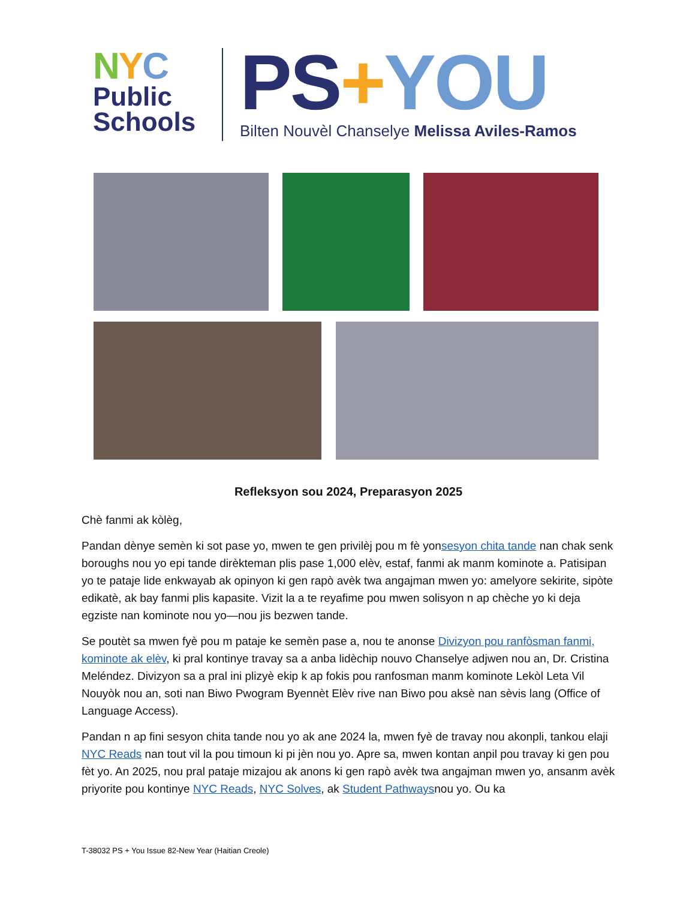NYC
Public
Schools
PS+YOU
Bilten Nouvèl Chanselye Melissa Aviles-Ramos
Refleksyon sou 2024, Preparasyon 2025
Chè fanmi ak kòlèg,
Pandan dènye semèn ki sot pase yo, mwen te gen privilèj pou m fè yonsesyon chita tande nan chak senk boroughs nou yo epi tande dirèkteman plis pase 1,000 elèv, estaf, fanmi ak manm kominote a. Patisipan yo te pataje lide enkwayab ak opinyon ki gen rapò avèk twa angajman mwen yo: amelyore sekirite, sipòte edikatè, ak bay fanmi plis kapasite. Vizit la a te reyafime pou mwen solisyon n ap chèche yo ki deja egziste nan kominote nou yo—nou jis bezwen tande.
Se poutèt sa mwen fyè pou m pataje ke semèn pase a, nou te anonse Divizyon pou ranfòsman fanmi, kominote ak elèv, ki pral kontinye travay sa a anba lidèchip nouvo Chanselye adjwen nou an, Dr. Cristina Meléndez. Divizyon sa a pral ini plizyè ekip k ap fokis pou ranfosman manm kominote Lekòl Leta Vil Nouyòk nou an, soti nan Biwo Pwogram Byennèt Elèv rive nan Biwo pou aksè nan sèvis lang (Office of Language Access).
Pandan n ap fini sesyon chita tande nou yo ak ane 2024 la, mwen fyè de travay nou akonpli, tankou elaji NYC Reads nan tout vil la pou timoun ki pi jèn nou yo. Apre sa, mwen kontan anpil pou travay ki gen pou fèt yo. An 2025, nou pral pataje mizajou ak anons ki gen rapò avèk twa angajman mwen yo, ansanm avèk priyorite pou kontinye NYC Reads, NYC Solves, ak Student Pathwaysnou yo. Ou ka
T-38032 PS + You Issue 82-New Year (Haitian Creole)